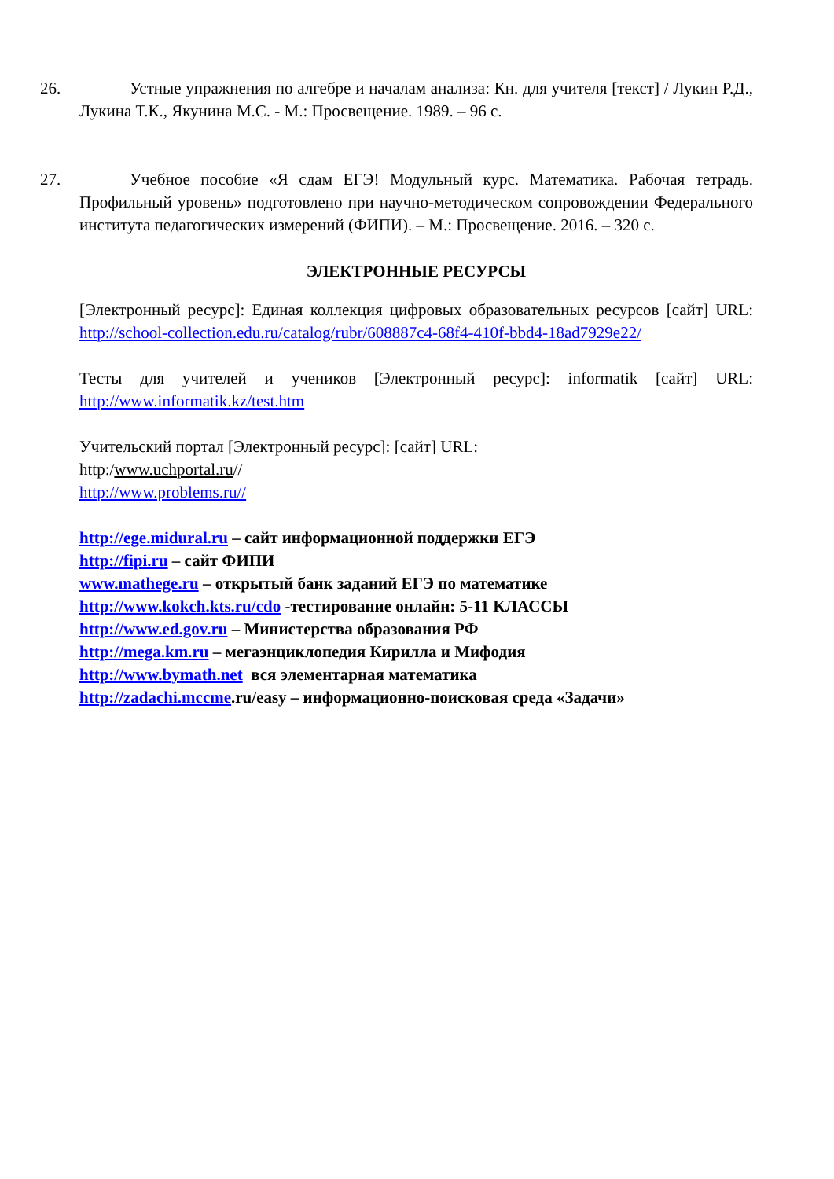26. Устные упражнения по алгебре и началам анализа: Кн. для учителя [текст] / Лукин Р.Д., Лукина Т.К., Якунина М.С. - М.: Просвещение. 1989. – 96 с.
27. Учебное пособие «Я сдам ЕГЭ! Модульный курс. Математика. Рабочая тетрадь. Профильный уровень» подготовлено при научно-методическом сопровождении Федерального института педагогических измерений (ФИПИ). – М.: Просвещение. 2016. – 320 с.
ЭЛЕКТРОННЫЕ РЕСУРСЫ
[Электронный ресурс]: Единая коллекция цифровых образовательных ресурсов [сайт] URL: http://school-collection.edu.ru/catalog/rubr/608887c4-68f4-410f-bbd4-18ad7929e22/
Тесты для учителей и учеников [Электронный ресурс]: informatik [сайт] URL: http://www.informatik.kz/test.htm
Учительский портал [Электронный ресурс]: [сайт] URL:
http:/www.uchportal.ru//
http://www.problems.ru//
http://ege.midural.ru – сайт информационной поддержки ЕГЭ
http://fipi.ru – сайт ФИПИ
www.mathege.ru – открытый банк заданий ЕГЭ по математике
http://www.kokch.kts.ru/cdo -тестирование онлайн: 5-11 КЛАССЫ
http://www.ed.gov.ru – Министерства образования РФ
http://mega.km.ru – мегаэнциклопедия Кирилла и Мифодия
http://www.bymath.net вся элементарная математика
http://zadachi.mccme.ru/easy – информационно-поисковая среда «Задачи»